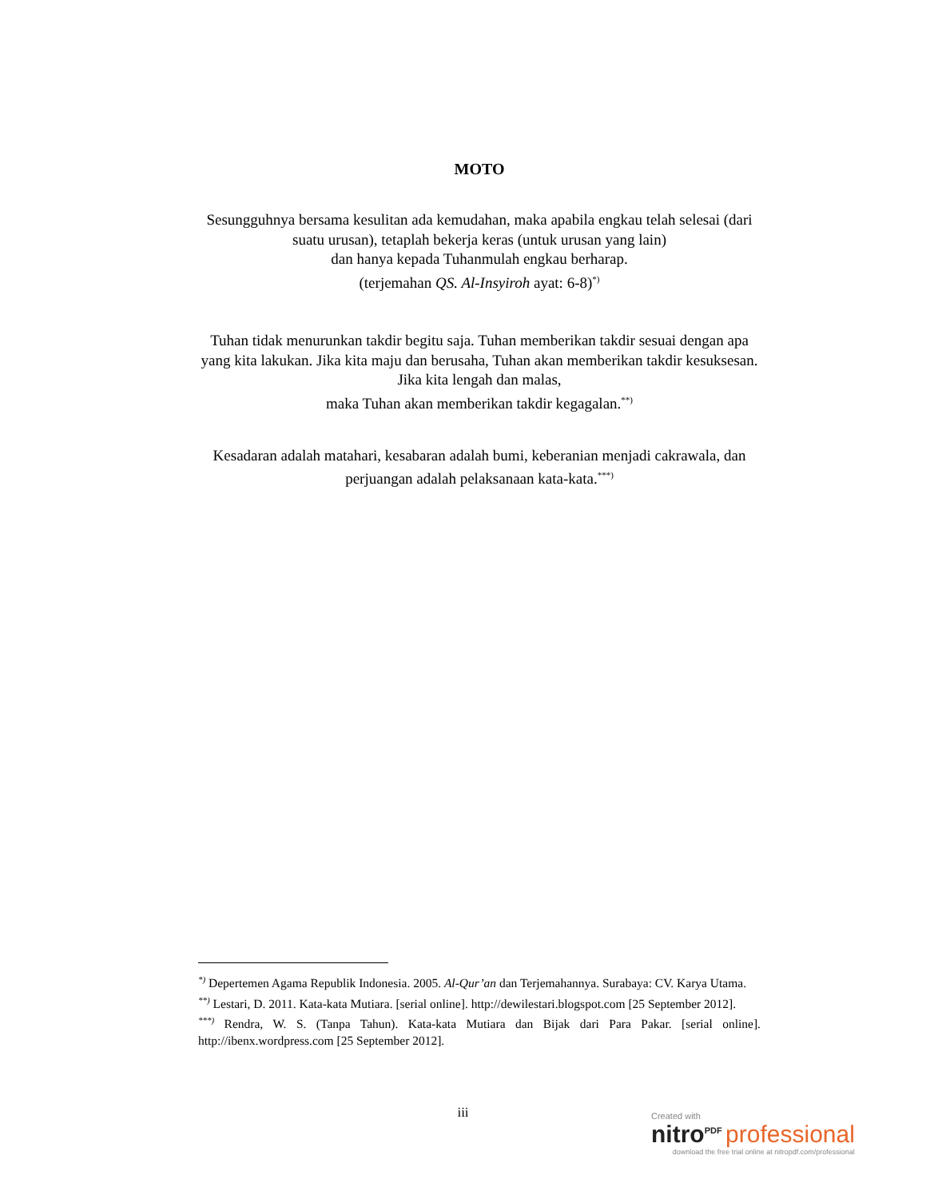MOTO
Sesungguhnya bersama kesulitan ada kemudahan, maka apabila engkau telah selesai (dari suatu urusan), tetaplah bekerja keras (untuk urusan yang lain)
dan hanya kepada Tuhanmulah engkau berharap.
(terjemahan QS. Al-Insyiroh ayat: 6-8)<sup>*)</sup>
Tuhan tidak menurunkan takdir begitu saja. Tuhan memberikan takdir sesuai dengan apa yang kita lakukan. Jika kita maju dan berusaha, Tuhan akan memberikan takdir kesuksesan. Jika kita lengah dan malas,
maka Tuhan akan memberikan takdir kegagalan.<sup>**)</sup>
Kesadaran adalah matahari, kesabaran adalah bumi, keberanian menjadi cakrawala, dan perjuangan adalah pelaksanaan kata-kata.<sup>***)</sup>
<sup>*)</sup> Depertemen Agama Republik Indonesia. 2005. Al-Qur’an dan Terjemahannya. Surabaya: CV. Karya Utama.
<sup>**)</sup> Lestari, D. 2011. Kata-kata Mutiara. [serial online]. http://dewilestari.blogspot.com [25 September 2012].
<sup>***)</sup> Rendra, W. S. (Tanpa Tahun). Kata-kata Mutiara dan Bijak dari Para Pakar. [serial online]. http://ibenx.wordpress.com [25 September 2012].
iii
Created with
nitro<sup>PDF</sup> professional
download the free trial online at nitropdf.com/professional